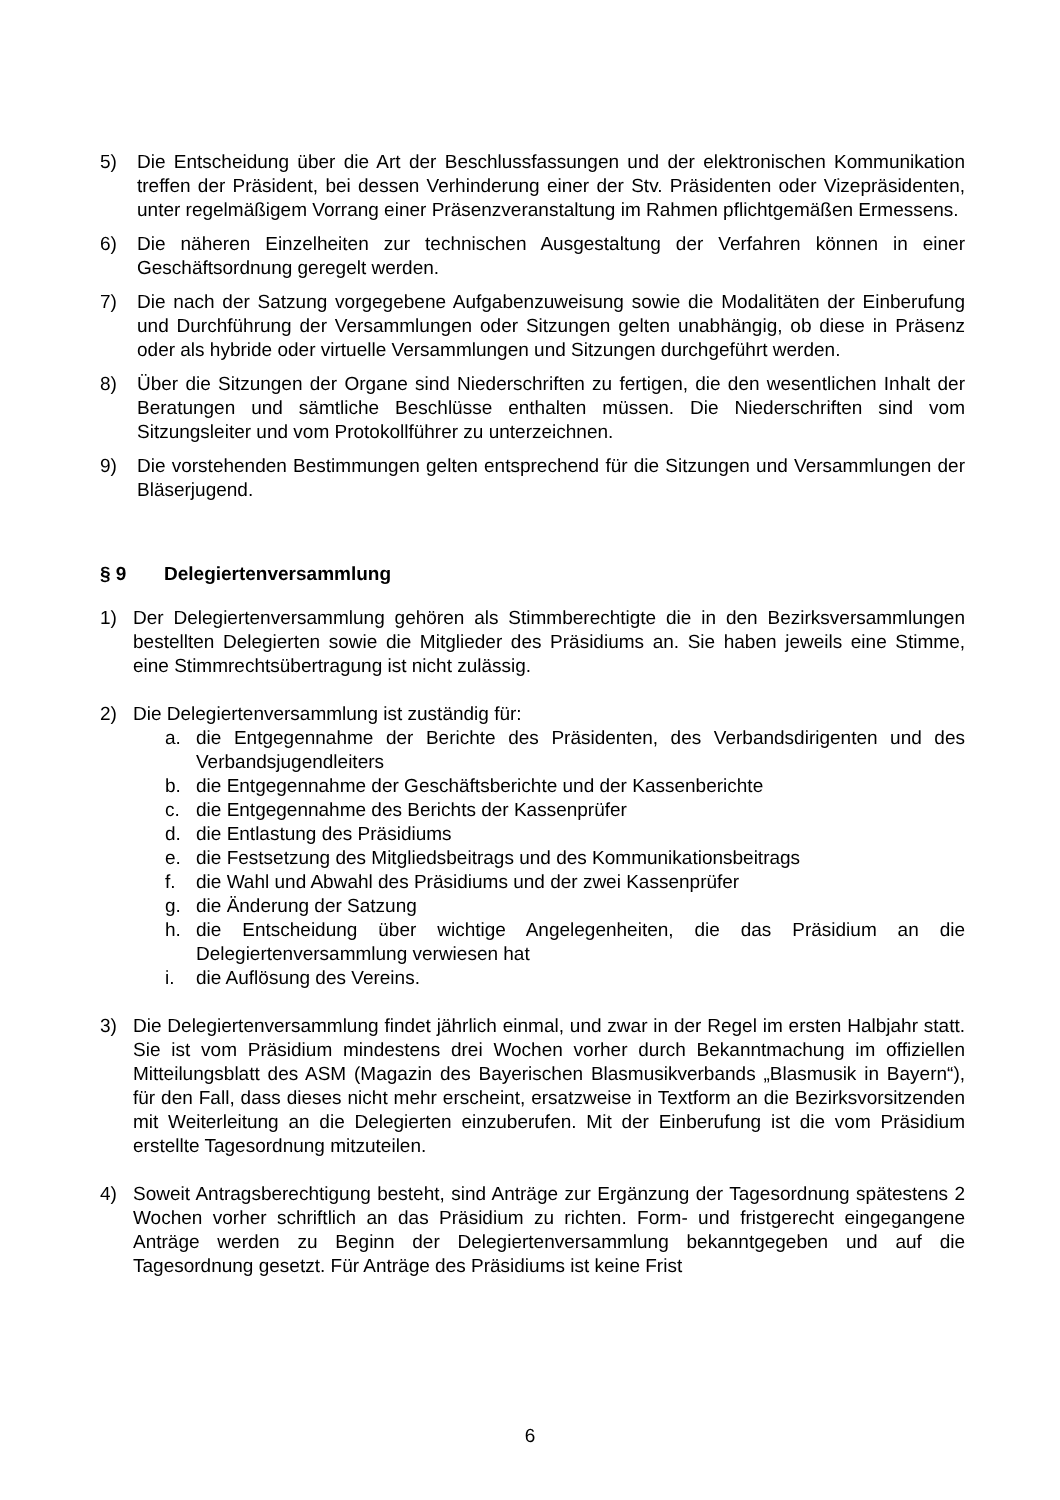5) Die Entscheidung über die Art der Beschlussfassungen und der elektronischen Kommunikation treffen der Präsident, bei dessen Verhinderung einer der Stv. Präsidenten oder Vizepräsidenten, unter regelmäßigem Vorrang einer Präsenzveranstaltung im Rahmen pflichtgemäßen Ermessens.
6) Die näheren Einzelheiten zur technischen Ausgestaltung der Verfahren können in einer Geschäftsordnung geregelt werden.
7) Die nach der Satzung vorgegebene Aufgabenzuweisung sowie die Modalitäten der Einberufung und Durchführung der Versammlungen oder Sitzungen gelten unabhängig, ob diese in Präsenz oder als hybride oder virtuelle Versammlungen und Sitzungen durchgeführt werden.
8) Über die Sitzungen der Organe sind Niederschriften zu fertigen, die den wesentlichen Inhalt der Beratungen und sämtliche Beschlüsse enthalten müssen. Die Niederschriften sind vom Sitzungsleiter und vom Protokollführer zu unterzeichnen.
9) Die vorstehenden Bestimmungen gelten entsprechend für die Sitzungen und Versammlungen der Bläserjugend.
§ 9 Delegiertenversammlung
1) Der Delegiertenversammlung gehören als Stimmberechtigte die in den Bezirksversammlungen bestellten Delegierten sowie die Mitglieder des Präsidiums an. Sie haben jeweils eine Stimme, eine Stimmrechtsübertragung ist nicht zulässig.
2) Die Delegiertenversammlung ist zuständig für:
a. die Entgegennahme der Berichte des Präsidenten, des Verbandsdirigenten und des Verbandsjugendleiters
b. die Entgegennahme der Geschäftsberichte und der Kassenberichte
c. die Entgegennahme des Berichts der Kassenprüfer
d. die Entlastung des Präsidiums
e. die Festsetzung des Mitgliedsbeitrags und des Kommunikationsbeitrags
f. die Wahl und Abwahl des Präsidiums und der zwei Kassenprüfer
g. die Änderung der Satzung
h. die Entscheidung über wichtige Angelegenheiten, die das Präsidium an die Delegiertenversammlung verwiesen hat
i. die Auflösung des Vereins.
3) Die Delegiertenversammlung findet jährlich einmal, und zwar in der Regel im ersten Halbjahr statt. Sie ist vom Präsidium mindestens drei Wochen vorher durch Bekanntmachung im offiziellen Mitteilungsblatt des ASM (Magazin des Bayerischen Blasmusikverbands „Blasmusik in Bayern“), für den Fall, dass dieses nicht mehr erscheint, ersatzweise in Textform an die Bezirksvorsitzenden mit Weiterleitung an die Delegierten einzuberufen. Mit der Einberufung ist die vom Präsidium erstellte Tagesordnung mitzuteilen.
4) Soweit Antragsberechtigung besteht, sind Anträge zur Ergänzung der Tagesordnung spätestens 2 Wochen vorher schriftlich an das Präsidium zu richten. Form- und fristgerecht eingegangene Anträge werden zu Beginn der Delegiertenversammlung bekanntgegeben und auf die Tagesordnung gesetzt. Für Anträge des Präsidiums ist keine Frist
6